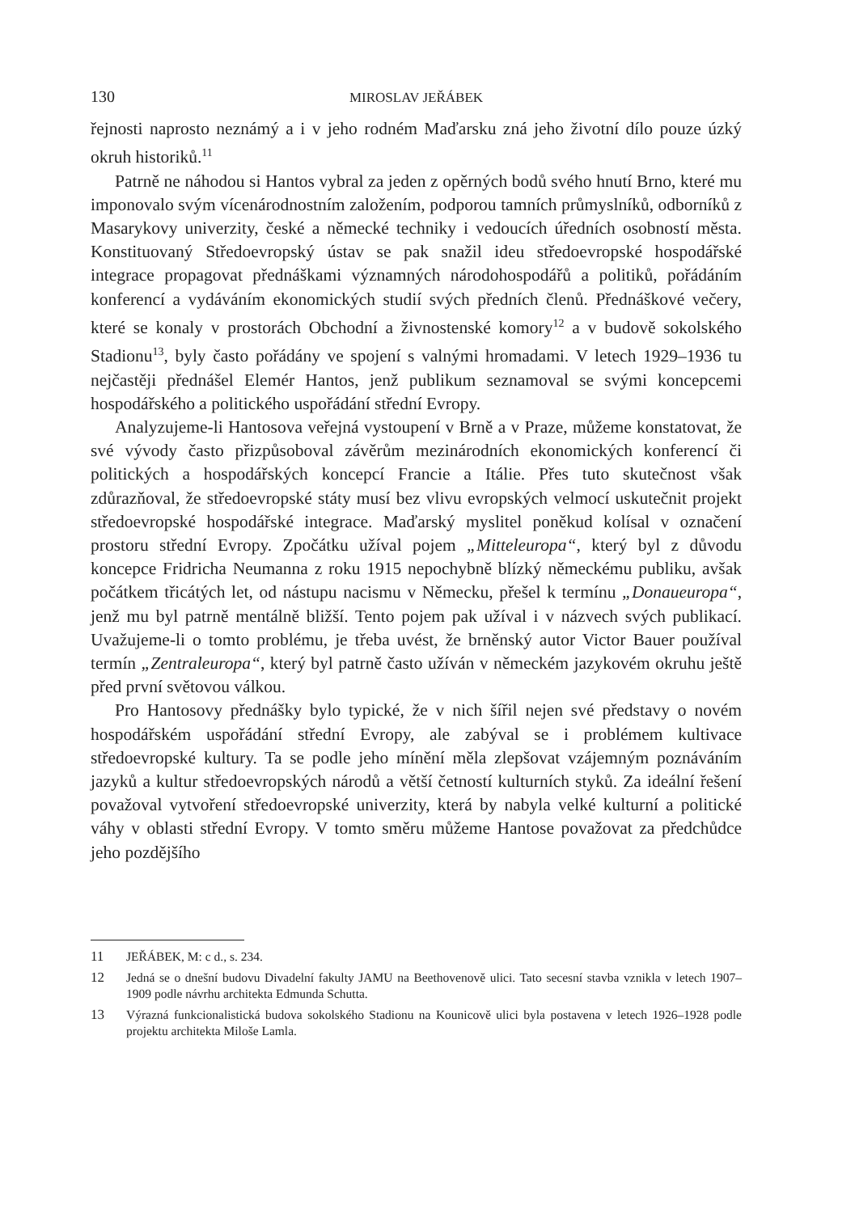130 MIROSLAV JEŘÁBEK
řejnosti naprosto neznámý a i v jeho rodném Maďarsku zná jeho životní dílo pouze úzký okruh historiků.<sup>11</sup>
Patrně ne náhodou si Hantos vybral za jeden z opěrných bodů svého hnutí Brno, které mu imponovalo svým vícenárodnostním založením, podporou tamních průmyslníků, odborníků z Masarykovy univerzity, české a německé techniky i vedoucích úředních osobností města. Konstituovaný Středoevropský ústav se pak snažil ideu středoevropské hospodářské integrace propagovat přednáškami významných národohospodářů a politiků, pořádáním konferencí a vydáváním ekonomických studií svých předních členů. Přednáškové večery, které se konaly v prostorách Obchodní a živnostenské komory<sup>12</sup> a v budově sokolského Stadionu<sup>13</sup>, byly často pořádány ve spojení s valnými hromadami. V letech 1929–1936 tu nejčastěji přednášel Elemér Hantos, jenž publikum seznamoval se svými koncepcemi hospodářského a politického uspořádání střední Evropy.
Analyzujeme-li Hantosova veřejná vystoupení v Brně a v Praze, můžeme konstatovat, že své vývody často přizpůsoboval závěrům mezinárodních ekonomických konferencí či politických a hospodářských koncepcí Francie a Itálie. Přes tuto skutečnost však zdůrazňoval, že středoevropské státy musí bez vlivu evropských velmocí uskutečnit projekt středoevropské hospodářské integrace. Maďarský myslitel poněkud kolísal v označení prostoru střední Evropy. Zpočátku užíval pojem „Mitteleuropa“, který byl z důvodu koncepce Fridricha Neumanna z roku 1915 nepochybně blízký německému publiku, avšak počátkem třicátých let, od nástupu nacismu v Německu, přešel k termínu „Donaueuropa“, jenž mu byl patrně mentálně bližší. Tento pojem pak užíval i v názvech svých publikací. Uvažujeme-li o tomto problému, je třeba uvést, že brněnský autor Victor Bauer používal termín „Zentraleuropa“, který byl patrně často užíván v německém jazykovém okruhu ještě před první světovou válkou.
Pro Hantosovy přednášky bylo typické, že v nich šířil nejen své představy o novém hospodářském uspořádání střední Evropy, ale zabýval se i problémem kultivace středoevropské kultury. Ta se podle jeho mínění měla zlepšovat vzájemným poznáváním jazyků a kultur středoevropských národů a větší četností kulturních styků. Za ideální řešení považoval vytvoření středoevropské univerzity, která by nabyla velké kulturní a politické váhy v oblasti střední Evropy. V tomto směru můžeme Hantose považovat za předchůdce jeho pozdějšího
11 JEŘÁBEK, M: c d., s. 234.
12 Jedná se o dnešní budovu Divadelní fakulty JAMU na Beethovenově ulici. Tato secesní stavba vznikla v letech 1907–1909 podle návrhu architekta Edmunda Schutta.
13 Výrazná funkcionalistická budova sokolského Stadionu na Kounicově ulici byla postavena v letech 1926–1928 podle projektu architekta Miloše Lamla.